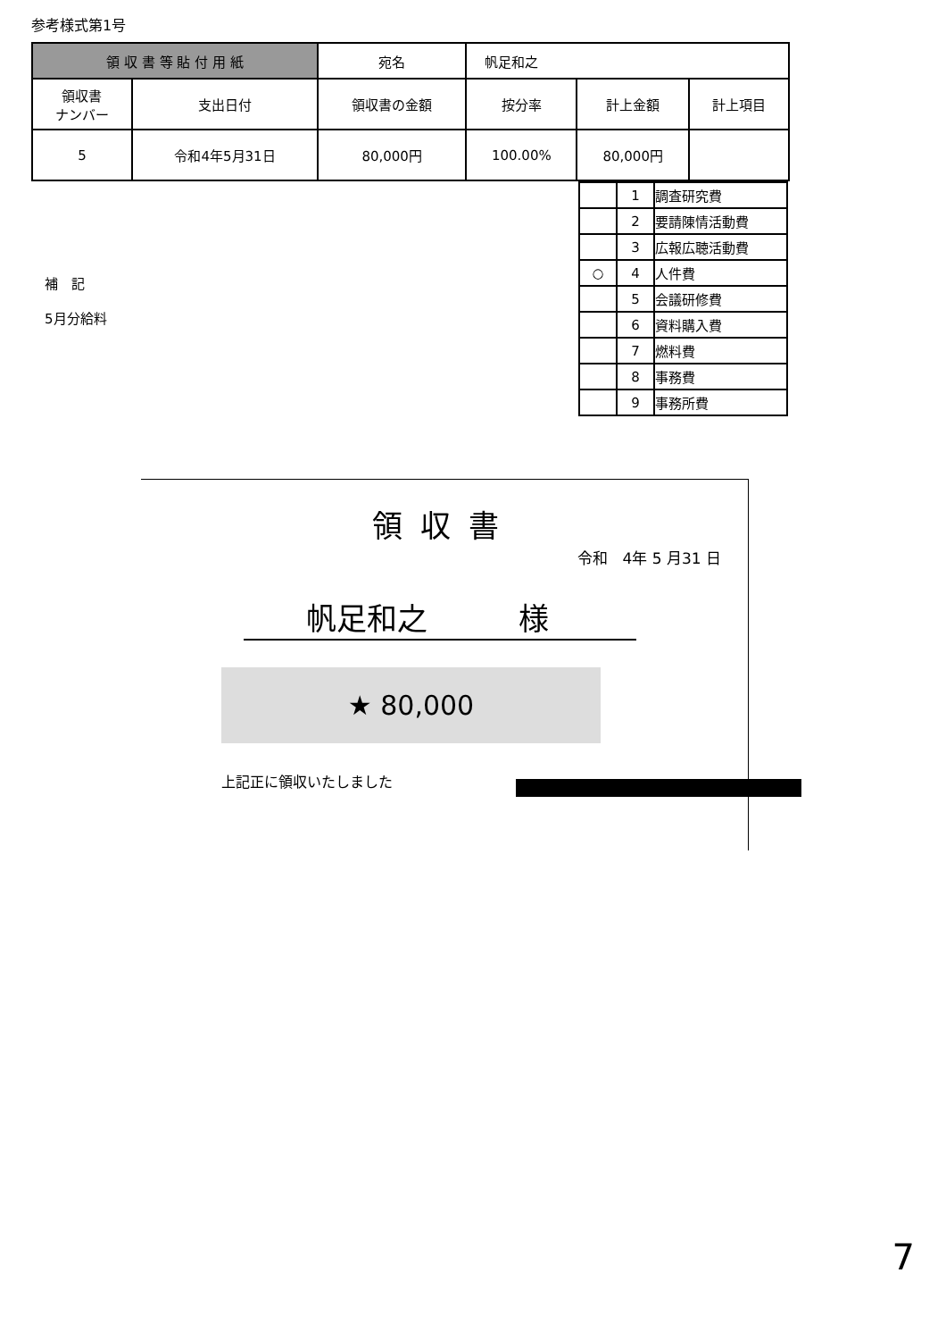参考様式第1号
| 領 収 書 等 貼 付 用 紙 | | 宛名 | 帆足和之 | | |
| 領収書 ナンバー | 支出日付 | 領収書の金額 | 按分率 | 計上金額 | 計上項目 |
| 5 | 令和4年5月31日 | 80,000円 | 100.00% | 80,000円 | |
| | 1 | 調査研究費 |
| | 2 | 要請陳情活動費 |
| | 3 | 広報広聴活動費 |
| ○ | 4 | 人件費 |
| | 5 | 会議研修費 |
| | 6 | 資料購入費 |
| | 7 | 燃料費 |
| | 8 | 事務費 |
| | 9 | 事務所費 |
補　記
5月分給料
領収書
令和　4年 5 月31 日
帆足和之　　　様
★ 80,000
上記正に領収いたしました
7